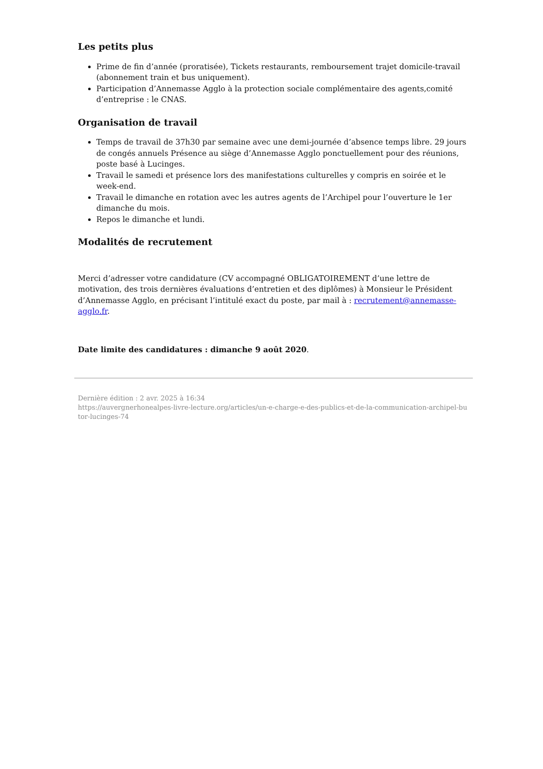Les petits plus
Prime de fin d’année (proratisée), Tickets restaurants, remboursement trajet domicile-travail (abonnement train et bus uniquement).
Participation d’Annemasse Agglo à la protection sociale complémentaire des agents,comité d’entreprise : le CNAS.
Organisation de travail
Temps de travail de 37h30 par semaine avec une demi-journée d’absence temps libre. 29 jours de congés annuels Présence au siège d’Annemasse Agglo ponctuellement pour des réunions, poste basé à Lucinges.
Travail le samedi et présence lors des manifestations culturelles y compris en soirée et le week-end.
Travail le dimanche en rotation avec les autres agents de l’Archipel pour l’ouverture le 1er dimanche du mois.
Repos le dimanche et lundi.
Modalités de recrutement
Merci d’adresser votre candidature (CV accompagné OBLIGATOIREMENT d’une lettre de motivation, des trois dernières évaluations d’entretien et des diplômes) à Monsieur le Président d’Annemasse Agglo, en précisant l’intitulé exact du poste, par mail à : recrutement@annemasse-agglo.fr.
Date limite des candidatures : dimanche 9 août 2020.
Dernière édition : 2 avr. 2025 à 16:34
https://auvergnerhonealpes-livre-lecture.org/articles/un-e-charge-e-des-publics-et-de-la-communication-archipel-butor-lucinges-74